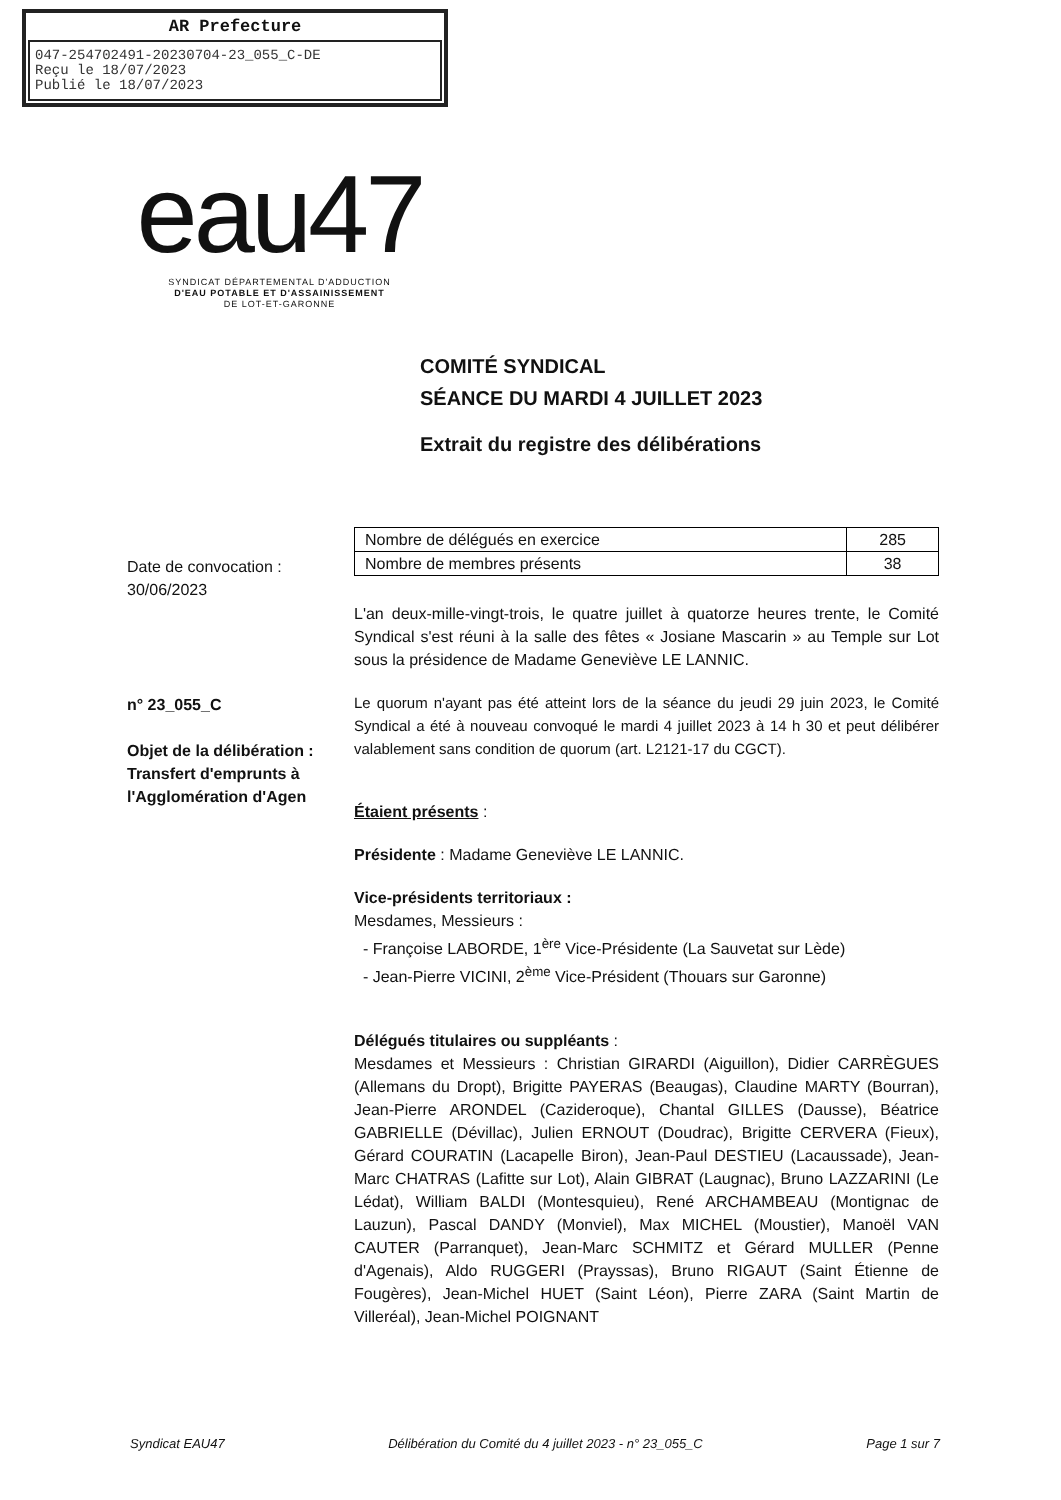AR Prefecture
047-254702491-20230704-23_055_C-DE
Reçu le 18/07/2023
Publié le 18/07/2023
eau47
SYNDICAT DÉPARTEMENTAL D'ADDUCTION
D'EAU POTABLE ET D'ASSAINISSEMENT
DE LOT-ET-GARONNE
COMITÉ SYNDICAL
SÉANCE DU MARDI 4 JUILLET 2023
Extrait du registre des délibérations
Date de convocation :
30/06/2023
n° 23_055_C
Objet de la délibération :
Transfert d'emprunts à l'Agglomération d'Agen
| Nombre de délégués en exercice | 285 |
| Nombre de membres présents | 38 |
L'an deux-mille-vingt-trois, le quatre juillet à quatorze heures trente, le Comité Syndical s'est réuni à la salle des fêtes « Josiane Mascarin » au Temple sur Lot sous la présidence de Madame Geneviève LE LANNIC.
Le quorum n'ayant pas été atteint lors de la séance du jeudi 29 juin 2023, le Comité Syndical a été à nouveau convoqué le mardi 4 juillet 2023 à 14 h 30 et peut délibérer valablement sans condition de quorum (art. L2121-17 du CGCT).
Étaient présents :
Présidente : Madame Geneviève LE LANNIC.
Vice-présidents territoriaux :
Mesdames, Messieurs :
- Françoise LABORDE, 1<sup>ère</sup> Vice-Présidente (La Sauvetat sur Lède)
- Jean-Pierre VICINI, 2<sup>ème</sup> Vice-Président (Thouars sur Garonne)
Délégués titulaires ou suppléants :
Mesdames et Messieurs : Christian GIRARDI (Aiguillon), Didier CARRÈGUES (Allemans du Dropt), Brigitte PAYERAS (Beaugas), Claudine MARTY (Bourran), Jean-Pierre ARONDEL (Cazideroque), Chantal GILLES (Dausse), Béatrice GABRIELLE (Dévillac), Julien ERNOUT (Doudrac), Brigitte CERVERA (Fieux), Gérard COURATIN (Lacapelle Biron), Jean-Paul DESTIEU (Lacaussade), Jean-Marc CHATRAS (Lafitte sur Lot), Alain GIBRAT (Laugnac), Bruno LAZZARINI (Le Lédat), William BALDI (Montesquieu), René ARCHAMBEAU (Montignac de Lauzun), Pascal DANDY (Monviel), Max MICHEL (Moustier), Manoël VAN CAUTER (Parranquet), Jean-Marc SCHMITZ et Gérard MULLER (Penne d'Agenais), Aldo RUGGERI (Prayssas), Bruno RIGAUT (Saint Étienne de Fougères), Jean-Michel HUET (Saint Léon), Pierre ZARA (Saint Martin de Villeréal), Jean-Michel POIGNANT
Syndicat EAU47 Délibération du Comité du 4 juillet 2023 - n° 23_055_C Page 1 sur 7